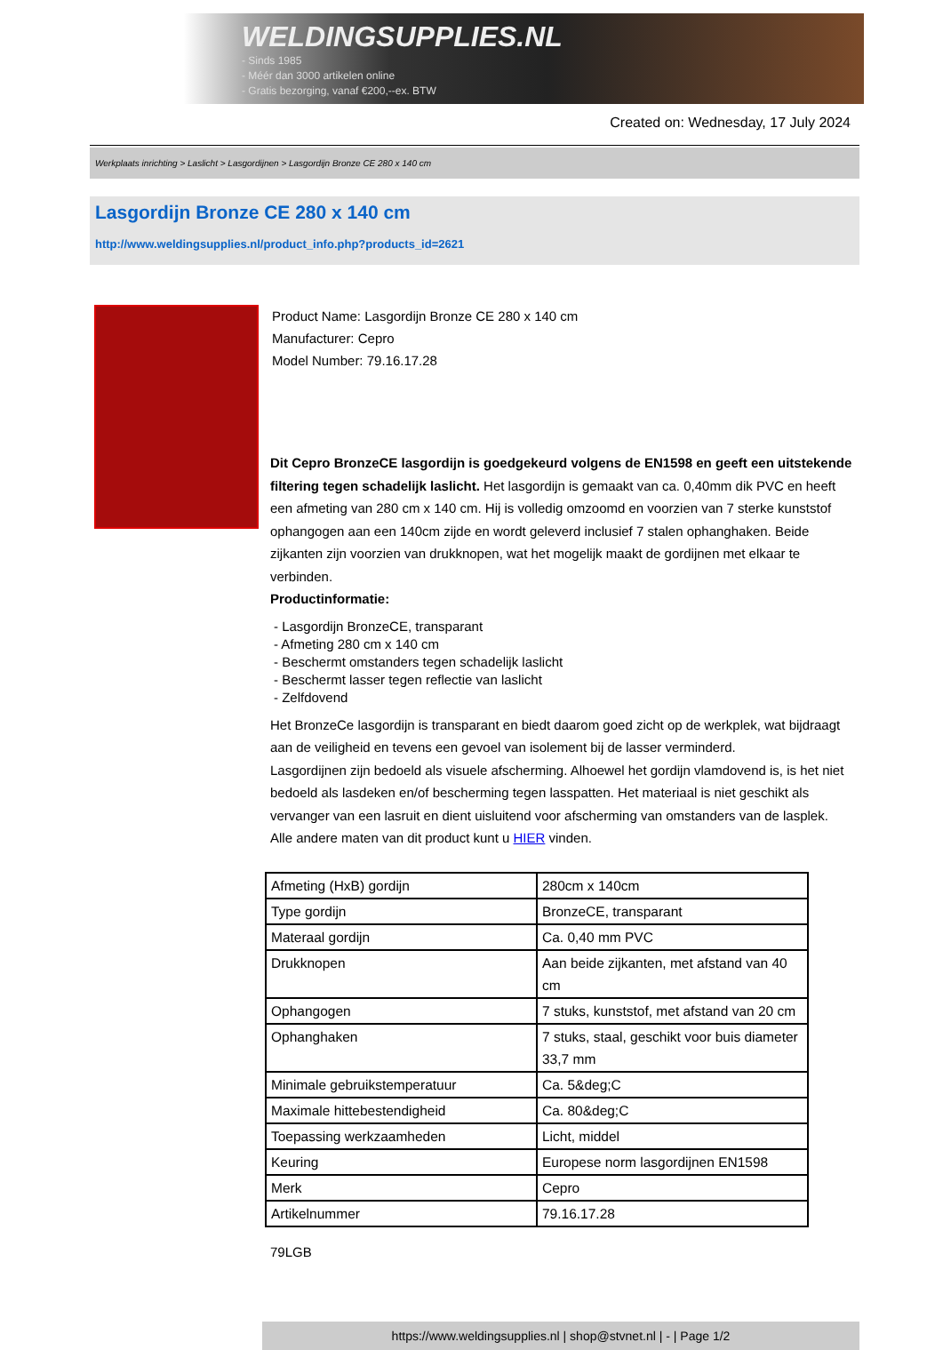WELDINGSUPPLIES.NL
- Sinds 1985
- Méér dan 3000 artikelen online
- Gratis bezorging, vanaf €200,--ex. BTW
Created on: Wednesday, 17 July 2024
Werkplaats inrichting > Laslicht > Lasgordijnen > Lasgordijn Bronze CE 280 x 140 cm
Lasgordijn Bronze CE 280 x 140 cm
http://www.weldingsupplies.nl/product_info.php?products_id=2621
Product Name: Lasgordijn Bronze CE 280 x 140 cm
Manufacturer: Cepro
Model Number: 79.16.17.28
Dit Cepro BronzeCE lasgordijn is goedgekeurd volgens de EN1598 en geeft een uitstekende filtering tegen schadelijk laslicht. Het lasgordijn is gemaakt van ca. 0,40mm dik PVC en heeft een afmeting van 280 cm x 140 cm. Hij is volledig omzoomd en voorzien van 7 sterke kunststof ophangogen aan een 140cm zijde en wordt geleverd inclusief 7 stalen ophanghaken. Beide zijkanten zijn voorzien van drukknopen, wat het mogelijk maakt de gordijnen met elkaar te verbinden.
Productinformatie:
- Lasgordijn BronzeCE, transparant
- Afmeting 280 cm x 140 cm
- Beschermt omstanders tegen schadelijk laslicht
- Beschermt lasser tegen reflectie van laslicht
- Zelfdovend
Het BronzeCe lasgordijn is transparant en biedt daarom goed zicht op de werkplek, wat bijdraagt aan de veiligheid en tevens een gevoel van isolement bij de lasser verminderd.
Lasgordijnen zijn bedoeld als visuele afscherming. Alhoewel het gordijn vlamdovend is, is het niet bedoeld als lasdeken en/of bescherming tegen lasspatten. Het materiaal is niet geschikt als vervanger van een lasruit en dient uisluitend voor afscherming van omstanders van de lasplek.
Alle andere maten van dit product kunt u HIER vinden.
| Afmeting (HxB) gordijn | 280cm x 140cm |
| Type gordijn | BronzeCE, transparant |
| Materaal gordijn | Ca. 0,40 mm PVC |
| Drukknopen | Aan beide zijkanten, met afstand van 40 cm |
| Ophangogen | 7 stuks, kunststof, met afstand van 20 cm |
| Ophanghaken | 7 stuks, staal, geschikt voor buis diameter 33,7 mm |
| Minimale gebruikstemperatuur | Ca. 5&deg;C |
| Maximale hittebestendigheid | Ca. 80&deg;C |
| Toepassing werkzaamheden | Licht, middel |
| Keuring | Europese norm lasgordijnen EN1598 |
| Merk | Cepro |
| Artikelnummer | 79.16.17.28 |
79LGB
https://www.weldingsupplies.nl | shop@stvnet.nl | - | Page 1/2